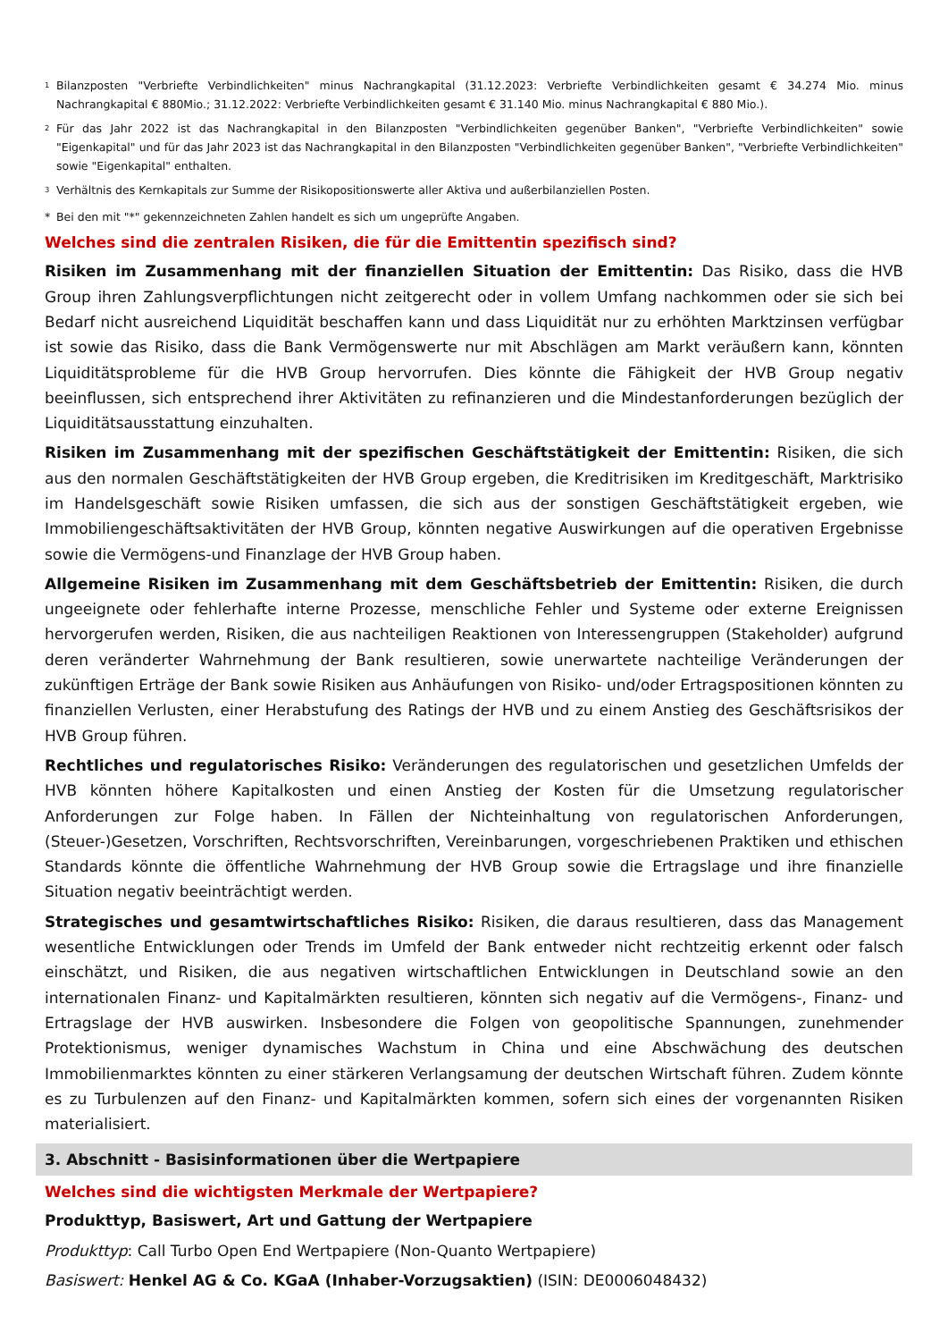<sup>1</sup> Bilanzposten "Verbriefte Verbindlichkeiten" minus Nachrangkapital (31.12.2023: Verbriefte Verbindlichkeiten gesamt € 34.274 Mio. minus Nachrangkapital € 880Mio.; 31.12.2022: Verbriefte Verbindlichkeiten gesamt € 31.140 Mio. minus Nachrangkapital € 880 Mio.).
<sup>2</sup> Für das Jahr 2022 ist das Nachrangkapital in den Bilanzposten "Verbindlichkeiten gegenüber Banken", "Verbriefte Verbindlichkeiten" sowie "Eigenkapital" und für das Jahr 2023 ist das Nachrangkapital in den Bilanzposten "Verbindlichkeiten gegenüber Banken", "Verbriefte Verbindlichkeiten" sowie "Eigenkapital" enthalten.
<sup>3</sup> Verhältnis des Kernkapitals zur Summe der Risikopositionswerte aller Aktiva und außerbilanziellen Posten.
* Bei den mit "*" gekennzeichneten Zahlen handelt es sich um ungeprüfte Angaben.
Welches sind die zentralen Risiken, die für die Emittentin spezifisch sind?
Risiken im Zusammenhang mit der finanziellen Situation der Emittentin: Das Risiko, dass die HVB Group ihren Zahlungsverpflichtungen nicht zeitgerecht oder in vollem Umfang nachkommen oder sie sich bei Bedarf nicht ausreichend Liquidität beschaffen kann und dass Liquidität nur zu erhöhten Marktzinsen verfügbar ist sowie das Risiko, dass die Bank Vermögenswerte nur mit Abschlägen am Markt veräußern kann, könnten Liquiditätsprobleme für die HVB Group hervorrufen. Dies könnte die Fähigkeit der HVB Group negativ beeinflussen, sich entsprechend ihrer Aktivitäten zu refinanzieren und die Mindestanforderungen bezüglich der Liquiditätsausstattung einzuhalten.
Risiken im Zusammenhang mit der spezifischen Geschäftstätigkeit der Emittentin: Risiken, die sich aus den normalen Geschäftstätigkeiten der HVB Group ergeben, die Kreditrisiken im Kreditgeschäft, Marktrisiko im Handelsgeschäft sowie Risiken umfassen, die sich aus der sonstigen Geschäftstätigkeit ergeben, wie Immobiliengeschäftsaktivitäten der HVB Group, könnten negative Auswirkungen auf die operativen Ergebnisse sowie die Vermögens-und Finanzlage der HVB Group haben.
Allgemeine Risiken im Zusammenhang mit dem Geschäftsbetrieb der Emittentin: Risiken, die durch ungeeignete oder fehlerhafte interne Prozesse, menschliche Fehler und Systeme oder externe Ereignissen hervorgerufen werden, Risiken, die aus nachteiligen Reaktionen von Interessengruppen (Stakeholder) aufgrund deren veränderter Wahrnehmung der Bank resultieren, sowie unerwartete nachteilige Veränderungen der zukünftigen Erträge der Bank sowie Risiken aus Anhäufungen von Risiko- und/oder Ertragspositionen könnten zu finanziellen Verlusten, einer Herabstufung des Ratings der HVB und zu einem Anstieg des Geschäftsrisikos der HVB Group führen.
Rechtliches und regulatorisches Risiko: Veränderungen des regulatorischen und gesetzlichen Umfelds der HVB könnten höhere Kapitalkosten und einen Anstieg der Kosten für die Umsetzung regulatorischer Anforderungen zur Folge haben. In Fällen der Nichteinhaltung von regulatorischen Anforderungen, (Steuer-)Gesetzen, Vorschriften, Rechtsvorschriften, Vereinbarungen, vorgeschriebenen Praktiken und ethischen Standards könnte die öffentliche Wahrnehmung der HVB Group sowie die Ertragslage und ihre finanzielle Situation negativ beeinträchtigt werden.
Strategisches und gesamtwirtschaftliches Risiko: Risiken, die daraus resultieren, dass das Management wesentliche Entwicklungen oder Trends im Umfeld der Bank entweder nicht rechtzeitig erkennt oder falsch einschätzt, und Risiken, die aus negativen wirtschaftlichen Entwicklungen in Deutschland sowie an den internationalen Finanz- und Kapitalmärkten resultieren, könnten sich negativ auf die Vermögens-, Finanz- und Ertragslage der HVB auswirken. Insbesondere die Folgen von geopolitische Spannungen, zunehmender Protektionismus, weniger dynamisches Wachstum in China und eine Abschwächung des deutschen Immobilienmarktes könnten zu einer stärkeren Verlangsamung der deutschen Wirtschaft führen. Zudem könnte es zu Turbulenzen auf den Finanz- und Kapitalmärkten kommen, sofern sich eines der vorgenannten Risiken materialisiert.
3. Abschnitt - Basisinformationen über die Wertpapiere
Welches sind die wichtigsten Merkmale der Wertpapiere?
Produkttyp, Basiswert, Art und Gattung der Wertpapiere
Produkttyp: Call Turbo Open End Wertpapiere (Non-Quanto Wertpapiere)
Basiswert: Henkel AG & Co. KGaA (Inhaber-Vorzugsaktien) (ISIN: DE0006048432)